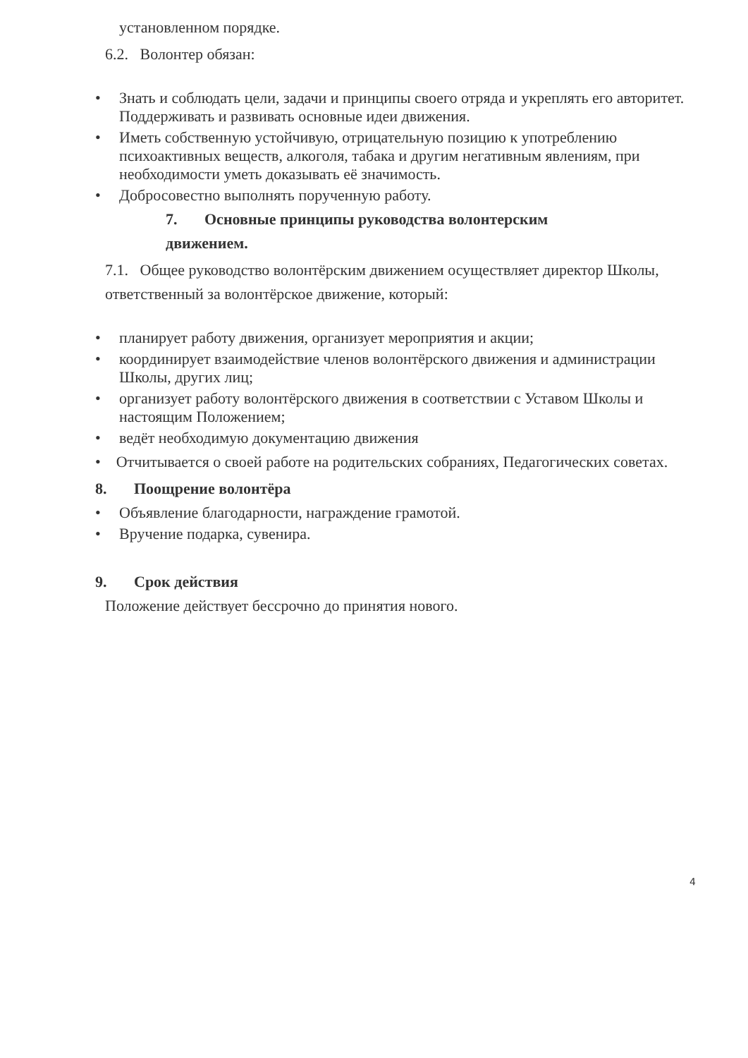установленном порядке.
6.2. Волонтер обязан:
• Знать и соблюдать цели, задачи и принципы своего отряда и укреплять его авторитет. Поддерживать и развивать основные идеи движения.
• Иметь собственную устойчивую, отрицательную позицию к употреблению психоактивных веществ, алкоголя, табака и другим негативным явлениям, при необходимости уметь доказывать её значимость.
• Добросовестно выполнять порученную работу.
7. Основные принципы руководства волонтерским
движением.
7.1. Общее руководство волонтёрским движением осуществляет директор Школы, ответственный за волонтёрское движение, который:
• планирует работу движения, организует мероприятия и акции;
• координирует взаимодействие членов волонтёрского движения и администрации Школы, других лиц;
• организует работу волонтёрского движения в соответствии с Уставом Школы и настоящим Положением;
• ведёт необходимую документацию движения
• Отчитывается о своей работе на родительских собраниях, Педагогических советах.
8. Поощрение волонтёра
• Объявление благодарности, награждение грамотой.
• Вручение подарка, сувенира.
9. Срок действия
Положение действует бессрочно до принятия нового.
4